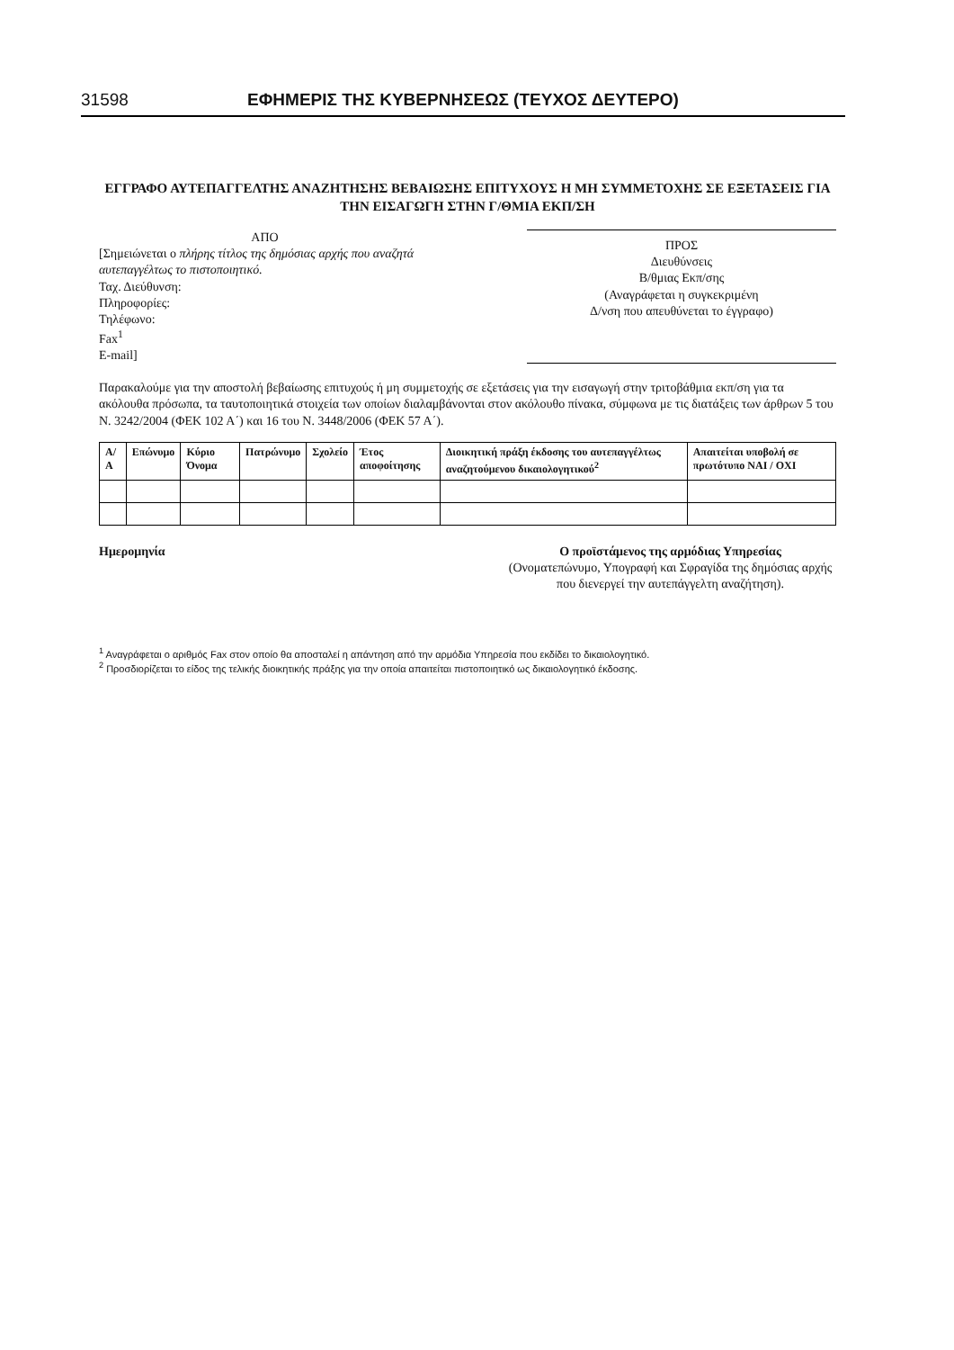31598 ΕΦΗΜΕΡΙΣ ΤΗΣ ΚΥΒΕΡΝΗΣΕΩΣ (ΤΕΥΧΟΣ ΔΕΥΤΕΡΟ)
ΕΓΓΡΑΦΟ ΑΥΤΕΠΑΓΓΕΛΤΗΣ ΑΝΑΖΗΤΗΣΗΣ ΒΕΒΑΙΩΣΗΣ ΕΠΙΤΥΧΟΥΣ Η ΜΗ ΣΥΜΜΕΤΟΧΗΣ ΣΕ ΕΞΕΤΑΣΕΙΣ ΓΙΑ ΤΗΝ ΕΙΣΑΓΩΓΗ ΣΤΗΝ Γ/ΘΜΙΑ ΕΚΠ/ΣΗ
ΑΠΟ
[Σημειώνεται ο πλήρης τίτλος της δημόσιας αρχής που αναζητά αυτεπαγγέλτως το πιστοποιητικό.
Ταχ. Διεύθυνση:
Πληροφορίες:
Τηλέφωνο:
Fax<sup>1</sup>
E-mail]
ΠΡΟΣ
Διευθύνσεις
Β/θμιας Εκπ/σης
(Αναγράφεται η συγκεκριμένη
Δ/νση που απευθύνεται το έγγραφο)
Παρακαλούμε για την αποστολή βεβαίωσης επιτυχούς ή μη συμμετοχής σε εξετάσεις για την εισαγωγή στην τριτοβάθμια εκπ/ση για τα ακόλουθα πρόσωπα, τα ταυτοποιητικά στοιχεία των οποίων διαλαμβάνονται στον ακόλουθο πίνακα, σύμφωνα με τις διατάξεις των άρθρων 5 του Ν. 3242/2004 (ΦΕΚ 102 Α΄) και 16 του Ν. 3448/2006 (ΦΕΚ 57 Α΄).
| Α/Α | Επώνυμο | Κύριο Όνομα | Πατρώνυμο | Σχολείο | Έτος αποφοίτησης | Διοικητική πράξη έκδοσης του αυτεπαγγέλτως αναζητούμενου δικαιολογητικού<sup>2</sup> | Απαιτείται υποβολή σε πρωτότυπο ΝΑΙ / ΟΧΙ |
| --- | --- | --- | --- | --- | --- | --- | --- |
Ημερομηνία Ο προϊστάμενος της αρμόδιας Υπηρεσίας
(Ονοματεπώνυμο, Υπογραφή και Σφραγίδα της δημόσιας αρχής που διενεργεί την αυτεπάγγελτη αναζήτηση).
<sup>1</sup> Αναγράφεται ο αριθμός Fax στον οποίο θα αποσταλεί η απάντηση από την αρμόδια Υπηρεσία που εκδίδει το δικαιολογητικό.
<sup>2</sup> Προσδιορίζεται το είδος της τελικής διοικητικής πράξης για την οποία απαιτείται πιστοποιητικό ως δικαιολογητικό έκδοσης.